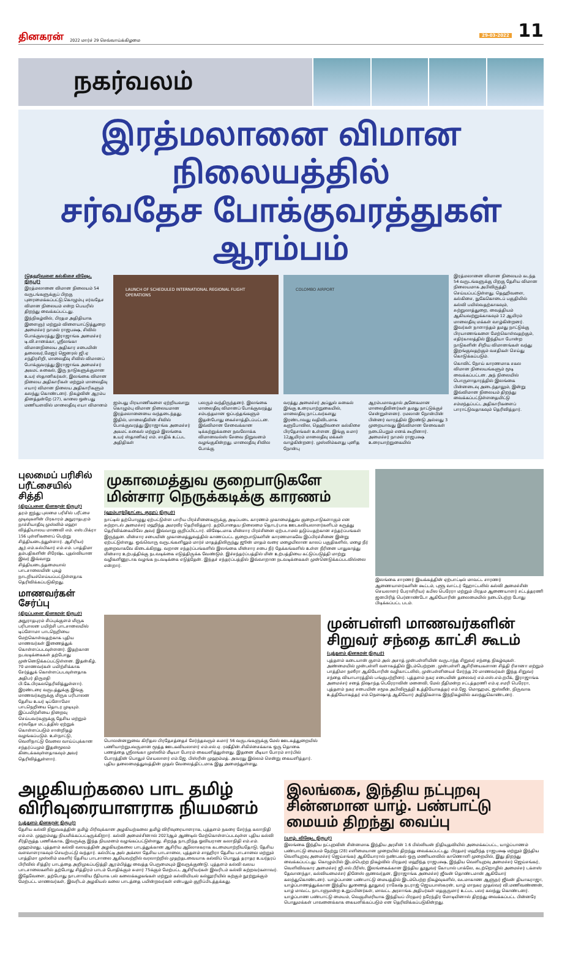தினகரன் 2022 மார்ச் 29 செவ்வாய்க்கிழமை 29-03-2022 11
நகர்வலம்
இரத்மலானை விமான நிலையத்தில்
சர்வதேச போக்குவரத்துகள் ஆரம்பம்
(தெஹிவளை கல்கிசை விஷேட நிருபர்)
இரத்மலானை விமான நிலையம் 54 வருடங்களுக்குப் பிறகு புனரமைக்கப்பட்டு,கொழும்பு சர்வதேச விமான நிலையம் என்ற பெயரில் திறந்து வைக்கப்பட்டது.
இந்நிகழ்வில், பிரதம அதிதியாக இளைஞர் மற்றும் விளையாட்டுத்துறை அமைச்சர் நாமல் ராஜபக்ஷ, சிவில் போக்குவரத்து இராஜாங்க அமைச்சர் டி.வி.சானக்கா, ஸ்ரீலங்கா விமானநிலைய அதிகார சபையின் தலைவர்,மேஜர் ஜெனரல் ஜி.ஏ சந்திரசிறி, மாலைதீவு சிவில் விமானப் போக்குவரத்து இராஜாங்க அமைச்சர் அகமட் சுகைல், இரு நாடுகளுக்குமான உயர் ஸ்தானிகர்கள், இலங்கை விமான நிலைய அதிகாரிகள் மற்றும் மாலைதீவு எயார் விமான நிலைய அதிகாரிகளும் கலந்து கொண்டனர். நிகழ்வின் ஆரம்ப தினத்தன்றே (27), காலை ஒன்பது மணியளவில் மாலைதீவு எயா விமானம்
LAUNCH OF SCHEDULED INTERNATIONAL REGIONAL FLIGHT OPERATIONS
COLOMBO AIRPORT
ஐம்பது பிரயாணிகளை ஏற்றியவாறு கொழும்பு விமான நிலையமான இரத்மலானையை வந்தடைந்தது. இதில், மாலைதீவின் சிவில் போக்குவரத்து இராஜாங்க அமைச்சர் அகமட் சுகைல் மற்றும் இலங்கை உயர் ஸ்தானிகர் எம். சாதிக் உட்பட அதிதிகள்
பலரும் வந்திருந்தனர். இலங்கை மாலைதீவு விமானப் போக்குவரத்து சம்பந்தமான ஒப்பந்தங்களும் இதன்போது கைச்சாத்திடப்பட்டன. இவ்விமான சேவைக்கான டிக்கற்றுக்களை நவலோக்க விமானவல்ஸ் சேவை நிறுவனம் வழங்குகின்றது. மாலைதீவு சிவில போக்கு
வரத்து அமைச்சர் அப்துல் சுகைல் இங்கு உரையாற்றுகையில், மாலைதீவு நாட்டவர்களது இரண்டாவது வதிவிடமாக களுபோவில, தெஹிவளை கல்கிசை பிரதேசங்கள் உள்ளன. இங்கு சுமார் 12ஆயிரம் மாலைதீவு மக்கள் வாழ்கின்றனர். முஸ்லிம்களது புனித நோன்பு
ஆரம்பமாவதால் அனேகமான மாலைதீவினர்கள் தமது நாட்டுக்குச் சென்றுள்ளனர். ரமலான் நோன்பின் பின்னர் வாரத்தில் இரண்டு அல்லது 3 முறையாவது இவ்விமான சேவைகள் நடைபெறும் எனக் கூறினார். அமைச்சர் நாமல் ராஜபக்ஷ உரையாற்றுகையில்
இரத்மலானை விமான நிலையம் கடந்த 54 வருடங்களுக்கு பிறகு தேசிய விமான நிலையமாக அபிவிருத்தி செய்யப்பட்டுள்ளது. தெஹிவளை, கல்கிசை, நுகேகொடைப் பகுதியில் கல்வி பயில்வதற்காகவும், சுற்றுலாத்துறை, வைத்தியம் ஆகியவற்றுக்காகவும் 12 ஆயிரம் மாலைதீவு மக்கள் வாழ்கின்றனர். இவர்கள் நாளாந்தம் தமது நாட்டுக்கு பிரயாணங்களை மேற்கொள்வதற்கும், எதிர்காலத்தில் இந்தியா போன்ற நாடுகளின் சிறிய விமானங்கள் வந்து இறங்குவதற்கும் வசதிகள் செய்து கொடுக்கப்படும்.
கொவிட் நோய் காரணமாக சகல விமான நிலையங்களும் மூடி வைக்கப்பட்டன. அந் நிலையில் பொருளாதாரத்தில் இலங்கை பின்னடைவு அடைந்தாலும், இன்று இவ்விமான நிலையம் திறந்து வைக்கப்பட்டுள்ளதையிட்டு சம்மந்தப்பட்ட அதிகாரிகளைப் பாராட்டுவதாகவும் தெரிவித்தார்.
புலமைப் பரிசில் பரீட்சையில் சித்தி
(திறப்பனை தினகரன் நிருபர்)
தரம் ஐந்து புலமை பரிசில் பரீட்சை முடிவுகளின் பிரகாரம் அநுராதபுரம் நாச்சியாதீவு முஸ்லிம் மஹா வித்தியாலய மாணவி எம். எஸ்.பிக்ரா 156 புள்ளிகளைப் பெற்று சித்தியடைந்துள்ளார். ஆசிரியர் ஆர்.எம்.சுல்பிகார் எம்.எம். பாத்திமா தம்பதிகளின் சிரேஷ்ட புதல்வியான இவர்,இவ்வாறு சித்தியடைந்தமையால் பாடசாலையின் புகழ் நாடறியச்செய்யப்பட்டுள்ளதாக தெரிவிக்கப்படுகிறது.
மாணவர்கள் சேர்ப்பு
(திறப்பனை தினகரன் நிருபர்)
அநுராதபுரம் சிப்புக்குளம் மிருக பரிபாலன பயிற்சி பாடசாலையில் டிப்ளோமா பாடநெறியை மேற்கொள்வதற்காக புதிய மாணவர்கள் இணைத்துக் கொள்ளப்படவுள்ளனர். இதற்கான நடவடிக்கைகள் தற்போது முன்னெடுக்கப்பட்டுள்ளன. இதன்கீழ், 70 மாணவர்கள் பயிற்சிக்காக சேர்த்துக் கொள்ளப்படவுள்ளதாக அதிபர் திருமதி பி.கே.பிரகலதெரிவித்துள்ளார். இரண்டரை வருடத்துக்கு இங்கு மாணவர்களுக்கு மிருக பரிபாலன தேசிய உயர் டிப்ளோமோ பாடநெறியை தொடர முடியும். இப்பயிற்சியை நிறைவு செய்பவர்களுக்கு தேசிய மற்றும் சர்வதேச மட்டத்தில் ஏற்றுக் கொள்ளப்படும் சான்றிதழ் வழங்கப்படும். உள்நாட்டு, வெளிநாட்டு வேலை வாய்ப்புக்கான சந்தர்ப்பமும் இதன்மூலம் கிடைக்கவுள்ளதாகவும் அவர் தெரிவித்துள்ளார்.
முகாமைத்துவ குறைபாடுகளே மின்சார நெருக்கடிக்கு காரணம்
(ஹம்பாந்தோட்டை குறூப் நிருபர்)
நாட்டில் தற்பொழுது ஏற்பட்டுள்ள பாரிய பிரச்சினைகளுக்கு அடிப்படை காரணம் முகாமைத்துவ குறைபாடுகளாகும் என சுற்றாடல் அமைச்சர் மஹிந்த அமரவீர தெரிவித்தார். தற்போதைய நிலைமை தொடர்பாக ஊடகவியலாளர்களிடம் கருத்து தெரிவிக்கையிலே அவர் இவ்வாறு குறிப்பிட்டார். விஷேடமாக மின்சார பிரச்சினை ஏற்படாமல் தடுப்பதற்கான சந்தர்ப்பங்கள் இருந்தன. மின்சார சபையின் முகாமைத்துவத்தில் காணப்பட்ட குறைபாடுகளின் காரணமாகவே இப்பிரச்சினை இன்று ஏற்பட்டுள்ளது. ஒவ்வொரு வருடங்களிலும் மார்ச் மாதத்திலிருந்து ஜூன் மாதம் வரை மழையிலான காலப் பகுதிகளில், மழை நீர் குறைவாகவே கிடைக்கிறது. வறான சந்தர்ப்பங்களில் இலங்கை மின்சார சபை நீர் தேக்கங்களில் உள்ள நீரினை பாதுகாத்து மின்சார உற்பத்திக்கு நடவடிக்கை எடுத்திருக்க வேண்டும். இச்சந்தர்ப்பத்தில் மின் உற்பத்தியை கட்டுப்படுத்தி மாற்று வழிகளினூடாக வழங்க நடவடிக்கை எடுத்தேன். இந்தச் சந்தர்ப்பத்தில் இவ்வாறான நடவடிக்கைகள் முன்னெடுக்கப்படவில்லை என்றார்.
இலங்கை சாரணர் இயக்கத்தின் ஏற்பாட்டில் மாவட்ட சாரணர் ஆணையாளர்களின் கூட்டம், புளூ வாட்டர் ஹோட்டலில் கல்வி அமைச்சின் செயலாளர் பேராசிரியர் கபில பெரேரா மற்றும் பிரதம ஆணையாளர் சட்டத்தரணி ஜனபிரித் பெர்னாண்டோ ஆகியோரின் தலைமையில் நடைபெற்ற போது பிடிக்கப்பட்ட படம்.
பொலன்னறுவை கிரிதல பிரதேசத்தைச் சேர்ந்தவரும் சுமார் 56 வருடங்களுக்கு மேல் ஊடகத்துறையில் பணியாற்றுபவருமான மூத்த ஊடகவியலாளர் எம்.எல்.ஏ. ரஷீதின்.சிகிச்சைக்காக ஒரு தொகை பணத்தை ஸ்ரீலங்கா முஸ்லிம் மீடியா போரம் கையளித்துள்ளது. இதனை மீடியா போரம் சார்பில் போரத்தின் பொதுச் செயலாளர் எம்.ஜே. பிஸ்ரின் முஹம்மத். அவரது இல்லம் சென்று கையளித்தார். புதிய தலைமைத்துவத்தின் முதல் வேலைத்திட்டமாக இது அமைந்துள்ளது.
முன்பள்ளி மாணவர்களின் சிறுவர் சந்தை காட்சி கூடம்
(புத்தளம் தினகரன் நிருபர்)
புத்தளம் கடையான் குளம் அல் அசாத் முன்பள்ளியின் வருடாந்த சிறுவர் சந்தை நிகழ்வுகள். அண்மையில் முன்பள்ளி வளாகத்தில் இடம்பெற்றன. முன்பள்ளி ஆசிரியைகளான சித்தி ரிசானா மற்றும் பாத்திமா நஸீரா ஆகியோரின் வழிகாட்டலில், முன்பள்ளியைச் சேர்ந்த 20 மாணவர்கள் இந்த சிறுவர் சந்தை வியாபாரத்தில் பங்குபற்றினர். புத்தளம் நகர சபையின் தலைவர் எம்.எஸ்.எம்.றபீக், இராஜாங்க அமைச்சர் சனத் நிஷாந்த பெரேராவின் மனைவி, மேல் நீதிமன்ற சட்டத்தரணி எம்.ஏ.சமரி பெரேரா, புத்தளம் நகர சபையின் சமூக அபிவிருத்தி உத்தியோகத்தர் எம்.ஜே. மொஹமட் ஜஸ்லீன், நிருவாக உத்தியோகத்தர் எம்.நௌஷாத் ஆகியோர் அதிதிகளாக இந்நிகழ்வில் கலந்துகொண்டனர்.
அழகியற்கலை பாட தமிழ் விரிவுரையாளராக நியமனம்
(புத்தளம் தினகரன் நிருபர்)
தேசிய கல்வி நிறுவகத்தின் தமிழ் பிரிவுக்கான அழகியற்கலை தமிழ் விரிவுரையாளராக, புத்தளம் நகரை சேர்ந்த கலாநிதி எம்.எம். முஹம்மது நியமிக்கப்பட்டிருக்கிறார். கல்வி அமைச்சினால் 2023ஆம் ஆண்டில் மேற்கொள்ளப்படவுள்ள புதிய கல்வி சீர்திருத்த பணிக்காக, இவருக்கு இந்த நியமனம் வழங்கப்பட்டுள்ளது. சிறந்த நாடறிந்த ஓவியரான கலாநிதி எம்.எம். முஹம்மது, புத்தளம் கல்வி வலயத்தின் அழகியற்கலை பாடத்துக்கான ஆசிரிய ஆலோசகராக கடமையாற்றியதோடு, தேசிய வளவாளராகவும் செயற்பட்டு வந்தார். கல்பிட்டி அல் அக்ஸா தேசிய பாடசாலை, புத்தளம் சாஹிரா தேசிய பாடசாலை மற்றும் பாத்திமா முஸ்லிம் மகளிர் தேசிய பாடசாலை ஆகியவற்றில் வரலாற்றில் முதற்தடவையாக கல்விப் பொதுத் தராதர உயர்தரப் பிரிவில் சித்திர பாடத்தை அறிமுகப்படுத்தி ஆரம்பித்து வைத்த பெருமையும் இவருக்குண்டு. புத்தளம் கல்வி வலய பாடசாலைகளில் தற்போது சித்திரம் பாடம் போதிக்கும் சுமார் 75க்கும் மேற்பட்ட ஆசிரியர்கள் இவரிடம் கல்வி கற்றவர்களாவர். இதேவேளை, தற்போது நாடளாவிய ரீதியாக பல் கலைக்கழகங்கள் மற்றும் கல்வியியல் கல்லூரியில் கற்கும் நூற்றுக்கும் மேற்பட்ட மாணவர்கள், இவரிடம் அழகியல் கலை பாடத்தை பயின்றவர்கள் என்பதும் குறிப்பிடத்தக்கது.
இலங்கை, இந்திய நட்புறவு சின்னமான யாழ். பண்பாட்டு மையம் திறந்து வைப்பு
(யாழ். விஷேட நிருபர்)
இலங்கை இந்திய நட்புறவின் சின்னமாக இந்திய அரசின் 1.6 பில்லியன் நிதியுதவியில் அமைக்கப்பட்ட, யாழ்ப்பாணம் பண்பாட்டு மையம் நேற்று (28) எளிமையான முறையில் திறந்து வைக்கப்பட்டது. பிரதமர் மஹிந்த ராஜபக்ஷ மற்றும் இந்திய வெளியுறவு அமைச்சர் ஜெய்சங்கர் ஆகியோரால் நண்பகல் ஒரு மணியளவில் காணொளி முறையில், இது திறந்து வைக்கப்பட்டது. கொழும்பில் இடம்பெற்ற நிகழ்வில் பிரதமர் மஹிந்த ராஜபக்ஷ, இந்திய வெளியுறவு அமைச்சர் ஜெய்சங்கர், வெளிவிவகார அமைச்சர் ஜி.எல்.பீரிஸ், இலங்கைக்கான இந்திய தூதுவர் கோபால் பாக்லே, கடற்றொழில் அமைச்சர் டக்ளஸ் தேவானந்தா, கல்வியமைச்சர் தினேஸ் குணவர்தன, இராஜாங்க அமைச்சர் ஜீவன் தொண்டமான் ஆகியோர் கலந்துகொண்டனர். யாழ்ப்பாண பண்பாட்டு மையத்தில் இடம்பெற்ற நிகழ்வுகளில், வடமாகாண ஆளுநர் ஜீவன் தியாகராஜா, யாழ்ப்பாணத்துக்கான இந்திய துணைத் தூதுவர் ராகேஷ் நடராஜ் ஜெயபாஸ்கரன், யாழ் மாநகர முதல்வர் வி.மணிவண்ணன், யாழ் மாவட்ட நாடாளுமன்ற உறுப்பினர்கள், மாவட்ட அரசாங்க அதிபர்கள் மதகுருமார் உட்பட பலர் கலந்து கொண்டனர். யாழ்ப்பாண பண்பாட்டு மையம், வெகுமிமரியாக இந்தியப் பிரதமர் நரேந்திர மோடியினால் திறந்து வைக்கப்பட்ட பின்னரே பொதுமக்கள் பாவனைக்காக கையளிக்கப்படும் என தெரிவிக்கப்படுகின்றது.